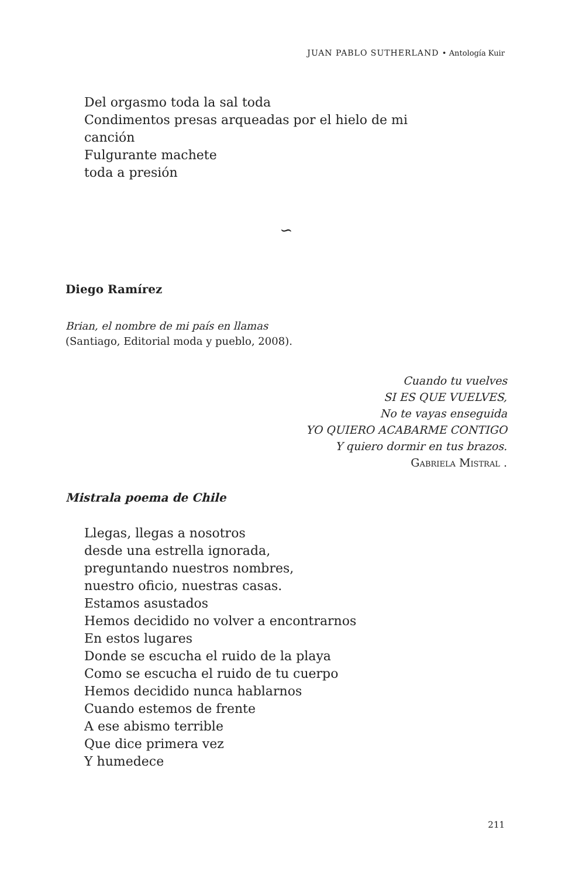JUAN PABLO SUTHERLAND • Antología Kuir
Del orgasmo toda la sal toda
Condimentos presas arqueadas por el hielo de mi
canción
Fulgurante machete
toda a presión
∽
Diego Ramírez
Brian, el nombre de mi país en llamas
(Santiago, Editorial moda y pueblo, 2008).
Cuando tu vuelves
SI ES QUE VUELVES,
No te vayas enseguida
YO QUIERO ACABARME CONTIGO
Y quiero dormir en tus brazos.
Gabriela Mistral .
Mistrala poema de Chile
Llegas, llegas a nosotros
desde una estrella ignorada,
preguntando nuestros nombres,
nuestro oficio, nuestras casas.
Estamos asustados
Hemos decidido no volver a encontrarnos
En estos lugares
Donde se escucha el ruido de la playa
Como se escucha el ruido de tu cuerpo
Hemos decidido nunca hablarnos
Cuando estemos de frente
A ese abismo terrible
Que dice primera vez
Y humedece
211